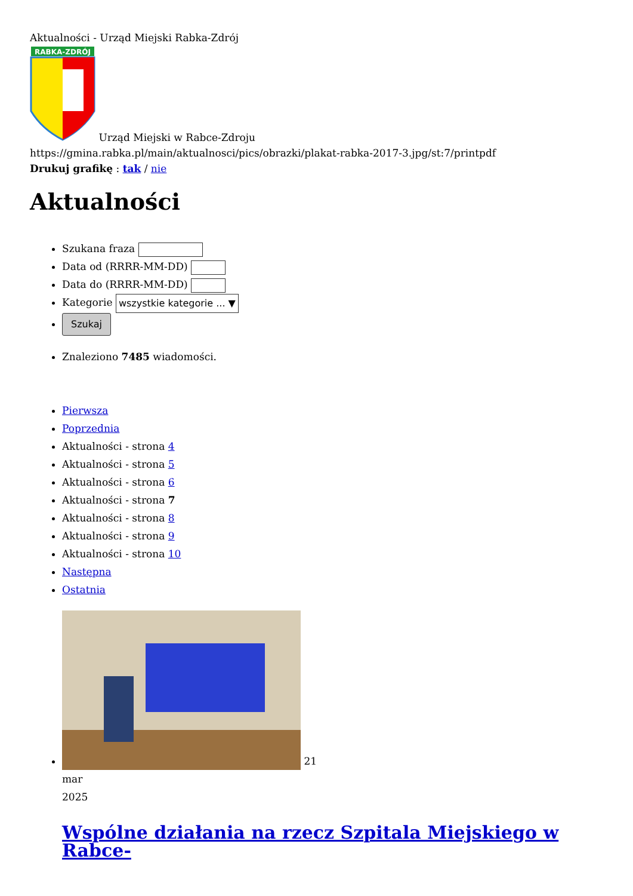Aktualności - Urząd Miejski Rabka-Zdrój
RABKA-ZDRÓJ
Urząd Miejski w Rabce-Zdroju
https://gmina.rabka.pl/main/aktualnosci/pics/obrazki/plakat-rabka-2017-3.jpg/st:7/printpdf
Drukuj grafikę : tak / nie
Aktualności
Szukana fraza
Data od (RRRR-MM-DD)
Data do (RRRR-MM-DD)
Kategorie wszystkie kategorie ... ▼
Szukaj
Znaleziono 7485 wiadomości.
Pierwsza
Poprzednia
Aktualności - strona 4
Aktualności - strona 5
Aktualności - strona 6
Aktualności - strona 7
Aktualności - strona 8
Aktualności - strona 9
Aktualności - strona 10
Następna
Ostatnia
21
mar
2025
Wspólne działania na rzecz Szpitala Miejskiego w Rabce-